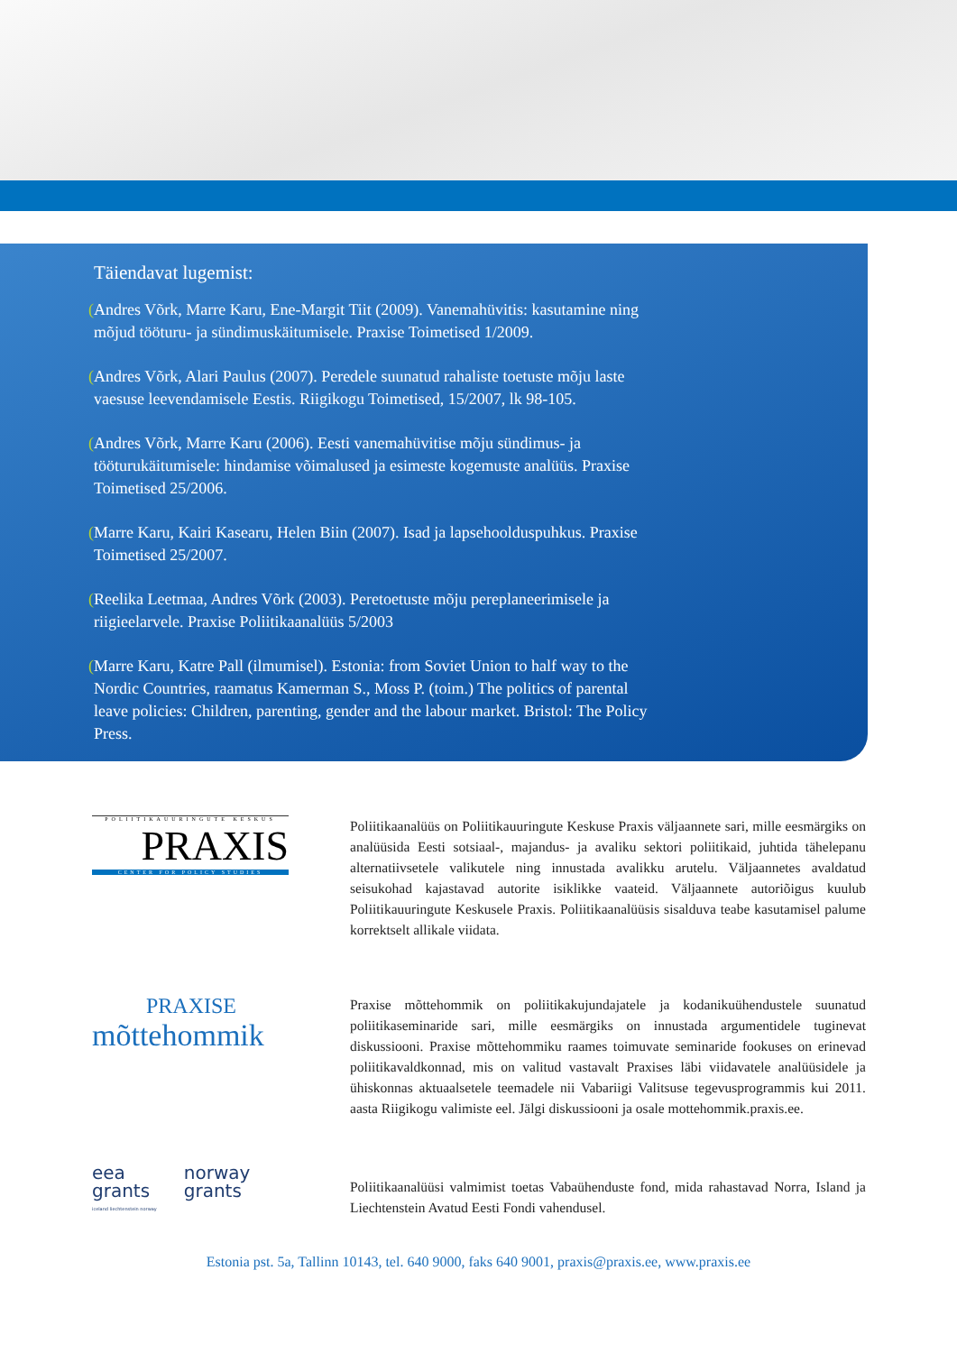Täiendavat lugemist:
(Andres Võrk, Marre Karu, Ene-Margit Tiit (2009). Vanemahüvitis: kasutamine ning mõjud tööturu- ja sündimuskäitumisele. Praxise Toimetised 1/2009.
(Andres Võrk, Alari Paulus (2007). Peredele suunatud rahaliste toetuste mõju laste vaesuse leevendamisele Eestis. Riigikogu Toimetised, 15/2007, lk 98-105.
(Andres Võrk, Marre Karu (2006). Eesti vanemahüvitise mõju sündimus- ja tööturukäitumisele: hindamise võimalused ja esimeste kogemuste analüüs. Praxise Toimetised 25/2006.
(Marre Karu, Kairi Kasearu, Helen Biin (2007). Isad ja lapsehoolduspuhkus. Praxise Toimetised 25/2007.
(Reelika Leetmaa, Andres Võrk (2003). Peretoetuste mõju pereplaneerimisele ja riigieelarvele. Praxise Poliitikaanalüüs 5/2003
(Marre Karu, Katre Pall (ilmumisel). Estonia: from Soviet Union to half way to the Nordic Countries, raamatus Kamerman S., Moss P. (toim.) The politics of parental leave policies: Children, parenting, gender and the labour market. Bristol: The Policy Press.
POLIITIKAUURINGUTE KESKUS
PRAXIS
CENTER FOR POLICY STUDIES
Poliitikaanalüüs on Poliitikauuringute Keskuse Praxis väljaannete sari, mille eesmärgiks on analüüsida Eesti sotsiaal-, majandus- ja avaliku sektori poliitikaid, juhtida tähelepanu alternatiivsetele valikutele ning innustada avalikku arutelu. Väljaannetes avaldatud seisukohad kajastavad autorite isiklikke vaateid. Väljaannete autoriõigus kuulub Poliitikauuringute Keskusele Praxis. Poliitikaanalüüsis sisalduva teabe kasutamisel palume korrektselt allikale viidata.
PRAXISE
mõttehommik
Praxise mõttehommik on poliitikakujundajatele ja kodanikuühendustele suunatud poliitikaseminaride sari, mille eesmärgiks on innustada argumentidele tuginevat diskussiooni. Praxise mõttehommiku raames toimuvate seminaride fookuses on erinevad poliitikavaldkonnad, mis on valitud vastavalt Praxises läbi viidavatele analüüsidele ja ühiskonnas aktuaalsetele teemadele nii Vabariigi Valitsuse tegevusprogrammis kui 2011. aasta Riigikogu valimiste eel. Jälgi diskussiooni ja osale mottehommik.praxis.ee.
eea
grants
iceland liechtenstein norway
norway
grants
Poliitikaanalüüsi valmimist toetas Vabaühenduste fond, mida rahastavad Norra, Island ja Liechtenstein Avatud Eesti Fondi vahendusel.
Estonia pst. 5a, Tallinn 10143, tel. 640 9000, faks 640 9001, praxis@praxis.ee, www.praxis.ee